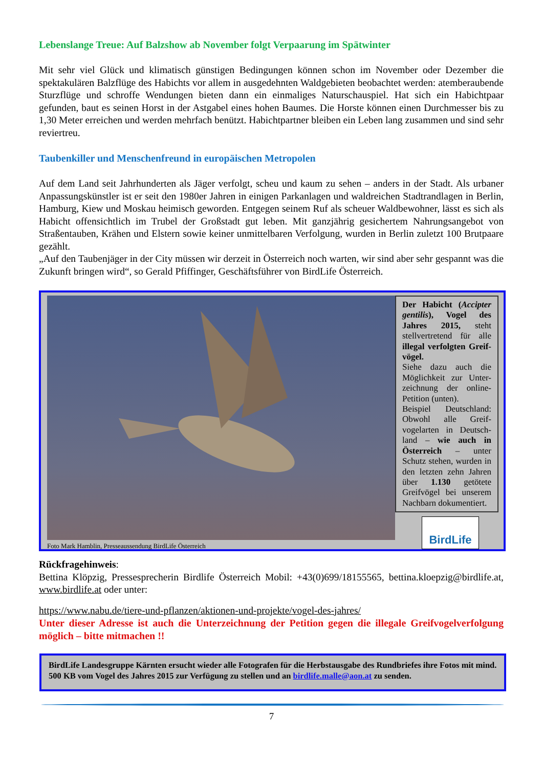Lebenslange Treue: Auf Balzshow ab November folgt Verpaarung im Spätwinter
Mit sehr viel Glück und klimatisch günstigen Bedingungen können schon im November oder Dezember die spektakulären Balzflüge des Habichts vor allem in ausgedehnten Waldgebieten beobachtet werden: atemberaubende Sturzflüge und schroffe Wendungen bieten dann ein einmaliges Naturschauspiel. Hat sich ein Habichtpaar gefunden, baut es seinen Horst in der Astgabel eines hohen Baumes. Die Horste können einen Durchmesser bis zu 1,30 Meter erreichen und werden mehrfach benützt. Habichtpartner bleiben ein Leben lang zusammen und sind sehr reviertreu.
Taubenkiller und Menschenfreund in europäischen Metropolen
Auf dem Land seit Jahrhunderten als Jäger verfolgt, scheu und kaum zu sehen – anders in der Stadt. Als urbaner Anpassungskünstler ist er seit den 1980er Jahren in einigen Parkanlagen und waldreichen Stadtrandlagen in Berlin, Hamburg, Kiew und Moskau heimisch geworden. Entgegen seinem Ruf als scheuer Waldbewohner, lässt es sich als Habicht offensichtlich im Trubel der Großstadt gut leben. Mit ganzjährig gesichertem Nahrungsangebot von Straßentauben, Krähen und Elstern sowie keiner unmittelbaren Verfolgung, wurden in Berlin zuletzt 100 Brutpaare gezählt.
„Auf den Taubenjäger in der City müssen wir derzeit in Österreich noch warten, wir sind aber sehr gespannt was die Zukunft bringen wird“, so Gerald Pfiffinger, Geschäftsführer von BirdLife Österreich.
Foto Mark Hamblin, Presseaussendung BirdLife Österreich
Der Habicht (Accipter gentilis), Vogel des Jahres 2015, steht stellvertretend für alle illegal verfolgten Greif-vögel.
Siehe dazu auch die Möglichkeit zur Unter-zeichnung der online-Petition (unten).
Beispiel Deutschland: Obwohl alle Greif-vogelarten in Deutsch-land – wie auch in Österreich – unter Schutz stehen, wurden in den letzten zehn Jahren über 1.130 getötete Greifvögel bei unserem Nachbarn dokumentiert.
BirdLife
Rückfragehinweis:
Bettina Klöpzig, Pressesprecherin Birdlife Österreich Mobil: +43(0)699/18155565, bettina.kloepzig@birdlife.at, www.birdlife.at oder unter:
https://www.nabu.de/tiere-und-pflanzen/aktionen-und-projekte/vogel-des-jahres/
Unter dieser Adresse ist auch die Unterzeichnung der Petition gegen die illegale Greifvogelverfolgung möglich – bitte mitmachen !!
BirdLife Landesgruppe Kärnten ersucht wieder alle Fotografen für die Herbstausgabe des Rundbriefes ihre Fotos mit mind. 500 KB vom Vogel des Jahres 2015 zur Verfügung zu stellen und an birdlife.malle@aon.at zu senden.
7